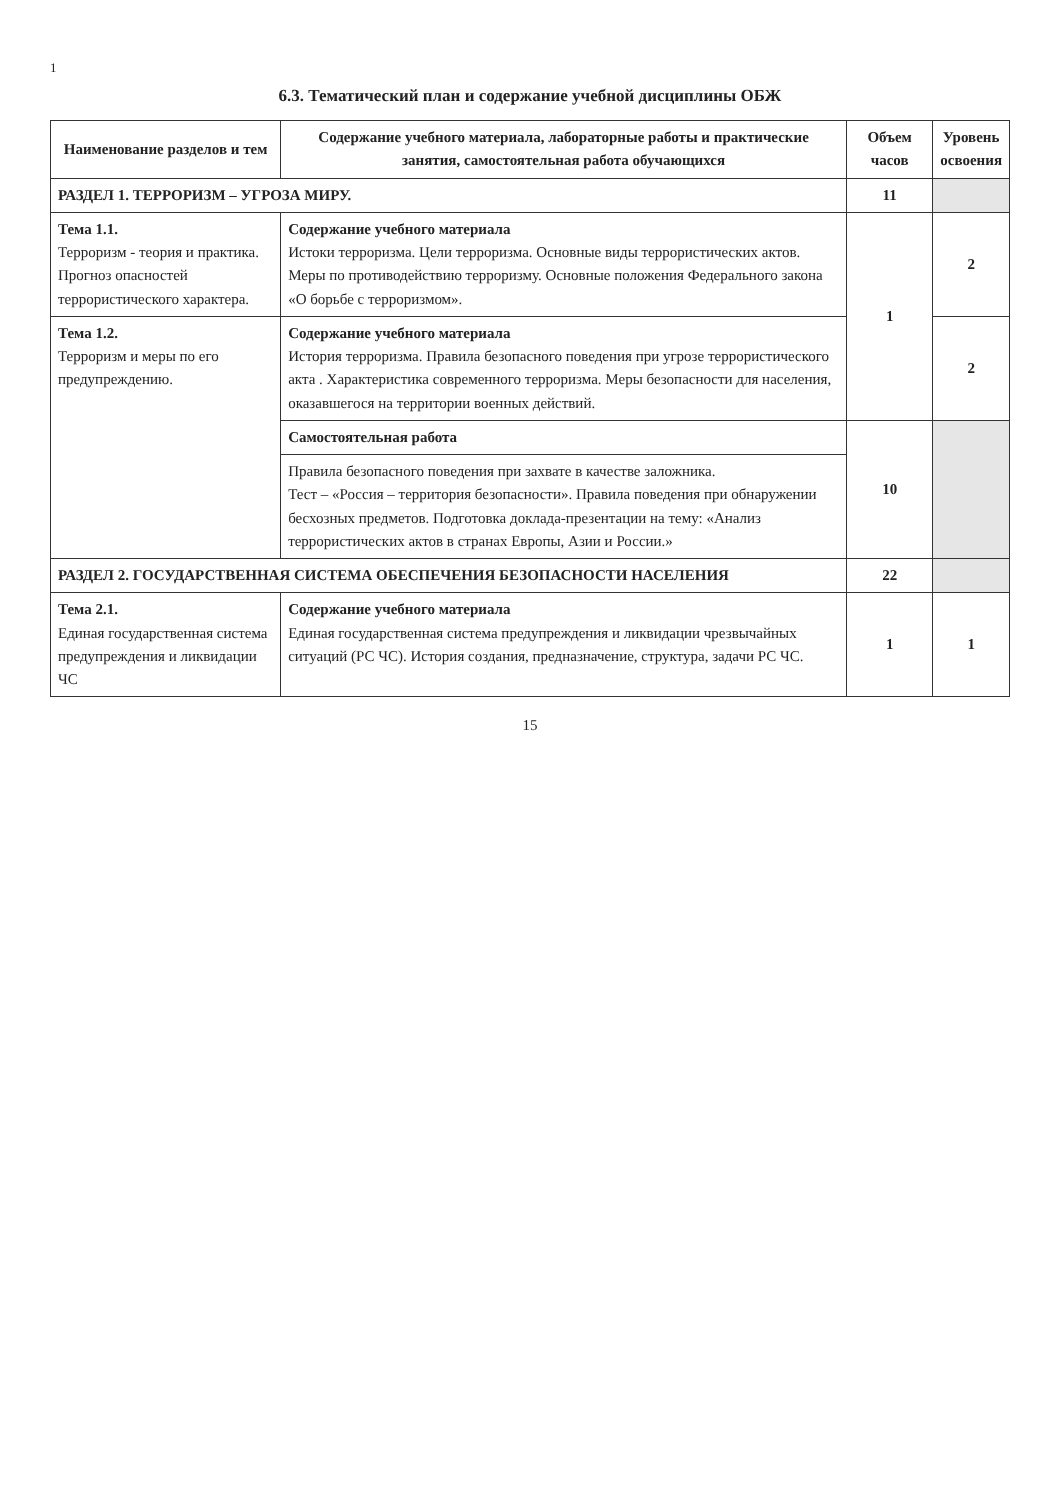1
6.3. Тематический план и содержание учебной дисциплины ОБЖ
| Наименование разделов и тем | Содержание учебного материала, лабораторные работы и практические занятия, самостоятельная работа обучающихся | Объем часов | Уровень освоения |
| --- | --- | --- | --- |
| РАЗДЕЛ 1. ТЕРРОРИЗМ – УГРОЗА МИРУ. | | 11 | |
| Тема 1.1. Терроризм - теория и практика. Прогноз опасностей террористического характера. | Содержание учебного материала Истоки терроризма. Цели терроризма. Основные виды террористических актов. Меры по противодействию терроризму. Основные положения Федерального закона «О борьбе с терроризмом». | 1 | 2 |
| Тема 1.2. Терроризм и меры по его предупреждению. | Содержание учебного материала История терроризма. Правила безопасного поведения при угрозе террористического акта . Характеристика современного терроризма. Меры безопасности для населения, оказавшегося на территории военных действий. | | 2 |
| | Самостоятельная работа | 10 | |
| | Правила безопасного поведения при захвате в качестве заложника. Тест – «Россия – территория безопасности». Правила поведения при обнаружении бесхозных предметов. Подготовка доклада-презентации на тему: «Анализ террористических актов в странах Европы, Азии и России.» | | |
| РАЗДЕЛ 2. ГОСУДАРСТВЕННАЯ СИСТЕМА ОБЕСПЕЧЕНИЯ БЕЗОПАСНОСТИ НАСЕЛЕНИЯ | | 22 | |
| Тема 2.1. Единая государственная система предупреждения и ликвидации ЧС | Содержание учебного материала Единая государственная система предупреждения и ликвидации чрезвычайных ситуаций (РС ЧС). История создания, предназначение, структура, задачи РС ЧС. | 1 | 1 |
15